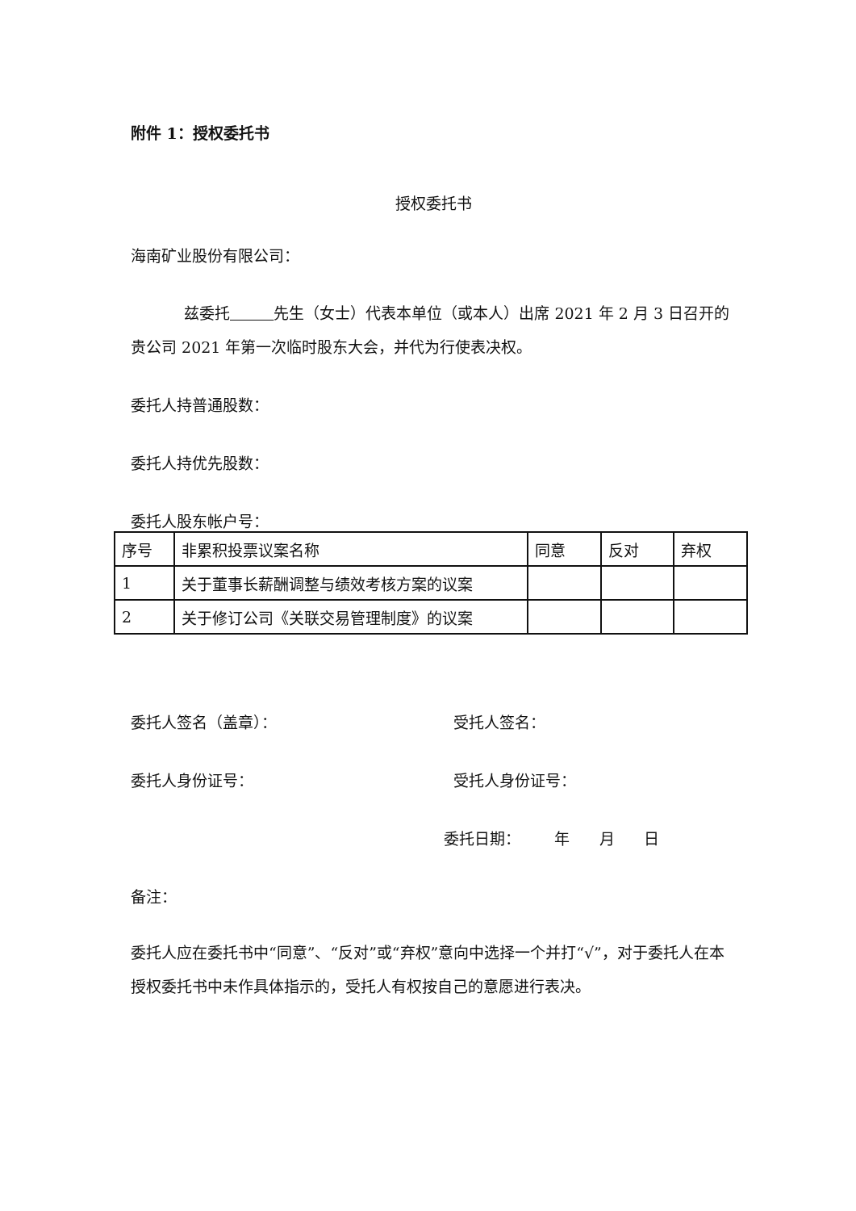附件 1：授权委托书
授权委托书
海南矿业股份有限公司：
兹委托 先生（女士）代表本单位（或本人）出席 2021 年 2 月 3 日召开的贵公司 2021 年第一次临时股东大会，并代为行使表决权。
委托人持普通股数：
委托人持优先股数：
委托人股东帐户号：
| 序号 | 非累积投票议案名称 | 同意 | 反对 | 弃权 |
| 1 | 关于董事长薪酬调整与绩效考核方案的议案 | | | |
| 2 | 关于修订公司《关联交易管理制度》的议案 | | | |
委托人签名（盖章）： 受托人签名：
委托人身份证号： 受托人身份证号：
委托日期： 年 月 日
备注：
委托人应在委托书中“同意”、“反对”或“弃权”意向中选择一个并打“√”，对于委托人在本授权委托书中未作具体指示的，受托人有权按自己的意愿进行表决。